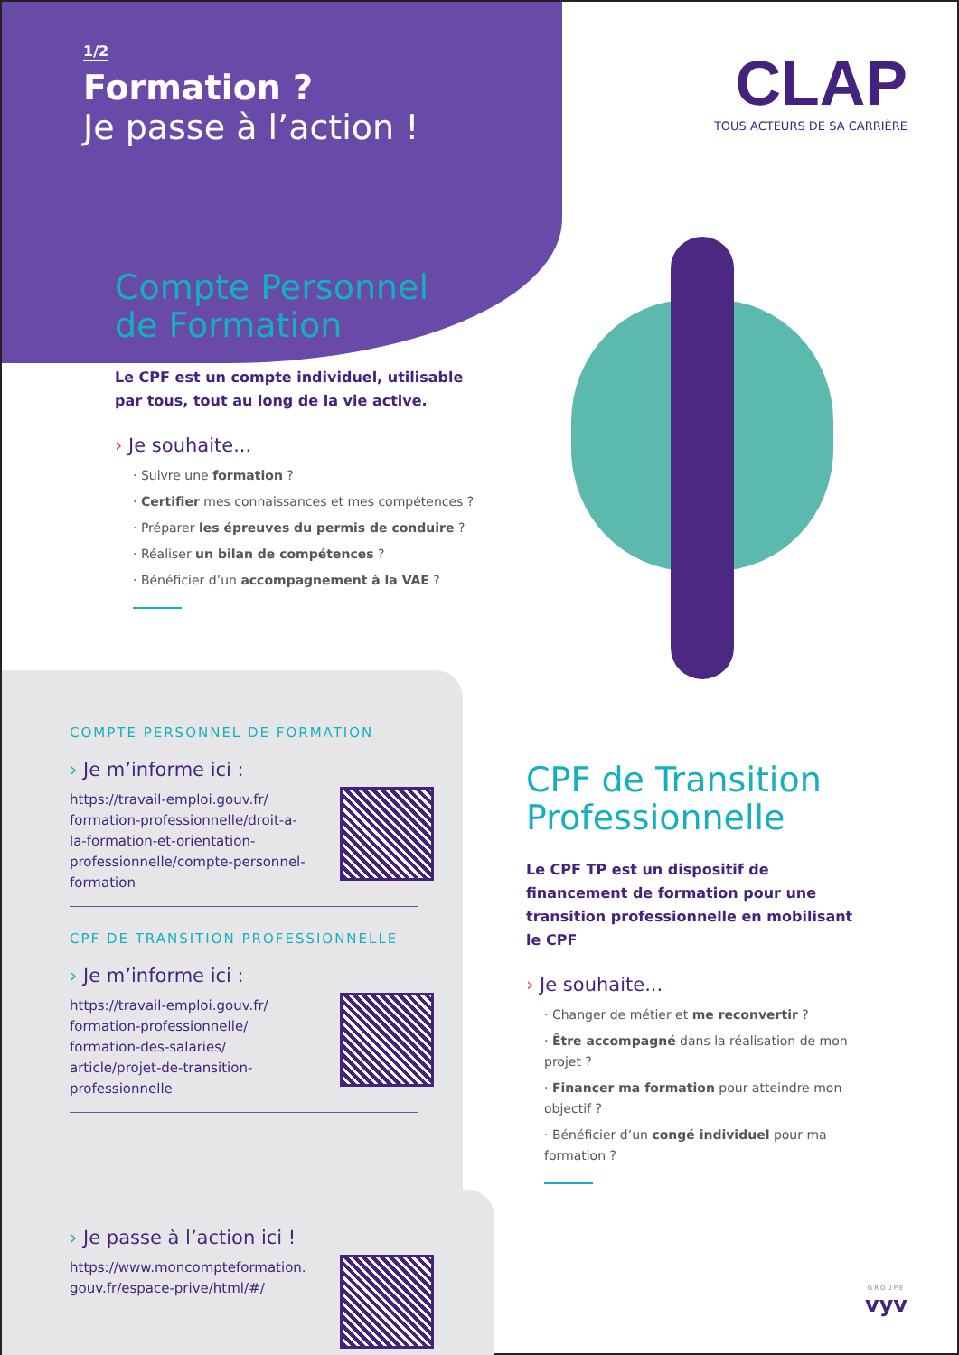1/2
Formation ?
Je passe à l’action !
CLAP
TOUS ACTEURS DE SA CARRIÈRE
Compte Personnel de Formation
Le CPF est un compte individuel, utilisable par tous, tout au long de la vie active.
› Je souhaite...
· Suivre une formation ?
· Certifier mes connaissances et mes compétences ?
· Préparer les épreuves du permis de conduire ?
· Réaliser un bilan de compétences ?
· Bénéficier d’un accompagnement à la VAE ?
COMPTE PERSONNEL DE FORMATION
› Je m’informe ici :
https://travail-emploi.gouv.fr/ formation-professionnelle/droit-a-la-formation-et-orientation-professionnelle/compte-personnel-formation
CPF DE TRANSITION PROFESSIONNELLE
› Je m’informe ici :
https://travail-emploi.gouv.fr/ formation-professionnelle/ formation-des-salaries/ article/projet-de-transition-professionnelle
› Je passe à l’action ici !
https://www.moncompteformation. gouv.fr/espace-prive/html/#/
CPF de Transition Professionnelle
Le CPF TP est un dispositif de financement de formation pour une transition professionnelle en mobilisant le CPF
› Je souhaite...
· Changer de métier et me reconvertir ?
· Être accompagné dans la réalisation de mon projet ?
· Financer ma formation pour atteindre mon objectif ?
· Bénéficier d’un congé individuel pour ma formation ?
GROUPE
vyv